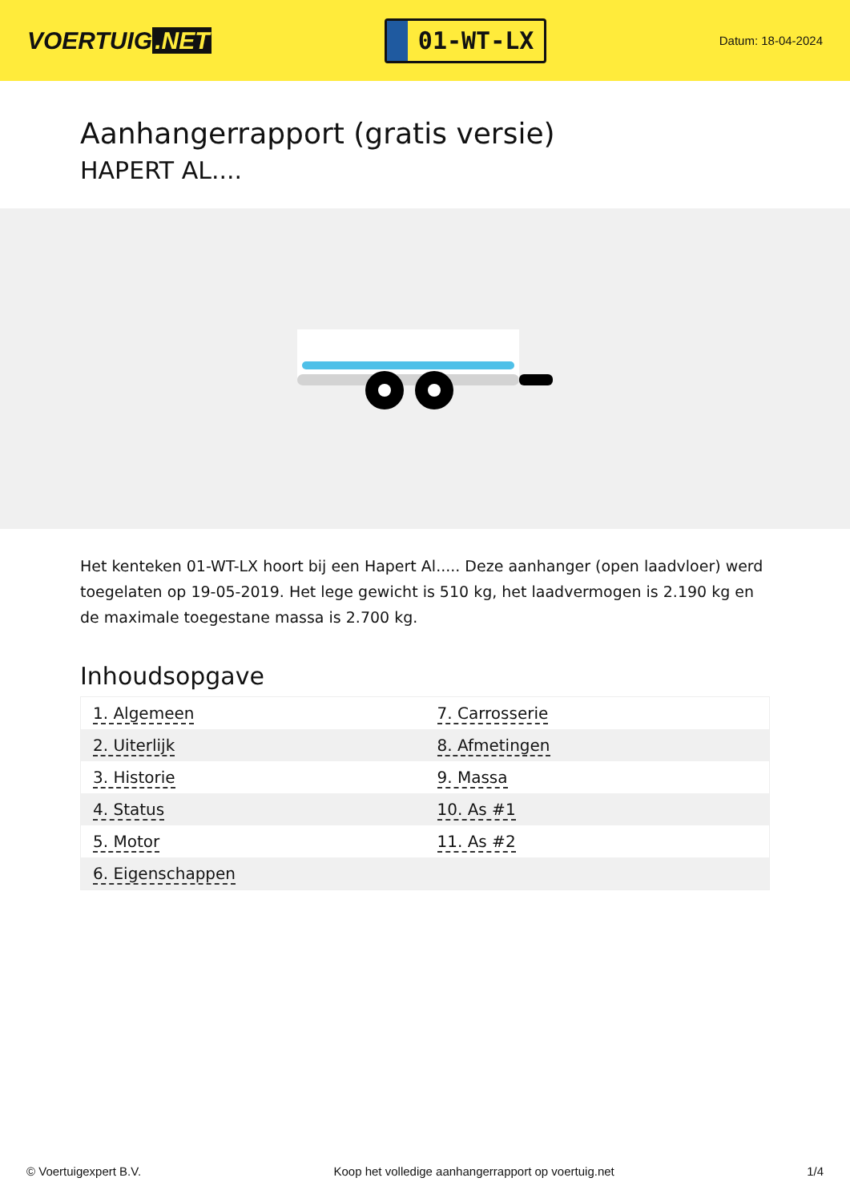VOERTUIG.NET
01-WT-LX
Datum: 18-04-2024
Aanhangerrapport (gratis versie)
HAPERT AL....
Het kenteken 01-WT-LX hoort bij een Hapert Al..... Deze aanhanger (open laadvloer) werd toegelaten op 19-05-2019. Het lege gewicht is 510 kg, het laadvermogen is 2.190 kg en de maximale toegestane massa is 2.700 kg.
Inhoudsopgave
| 1. Algemeen | 7. Carrosserie |
| 2. Uiterlijk | 8. Afmetingen |
| 3. Historie | 9. Massa |
| 4. Status | 10. As #1 |
| 5. Motor | 11. As #2 |
| 6. Eigenschappen | |
© Voertuigexpert B.V. Koop het volledige aanhangerrapport op voertuig.net
1/4